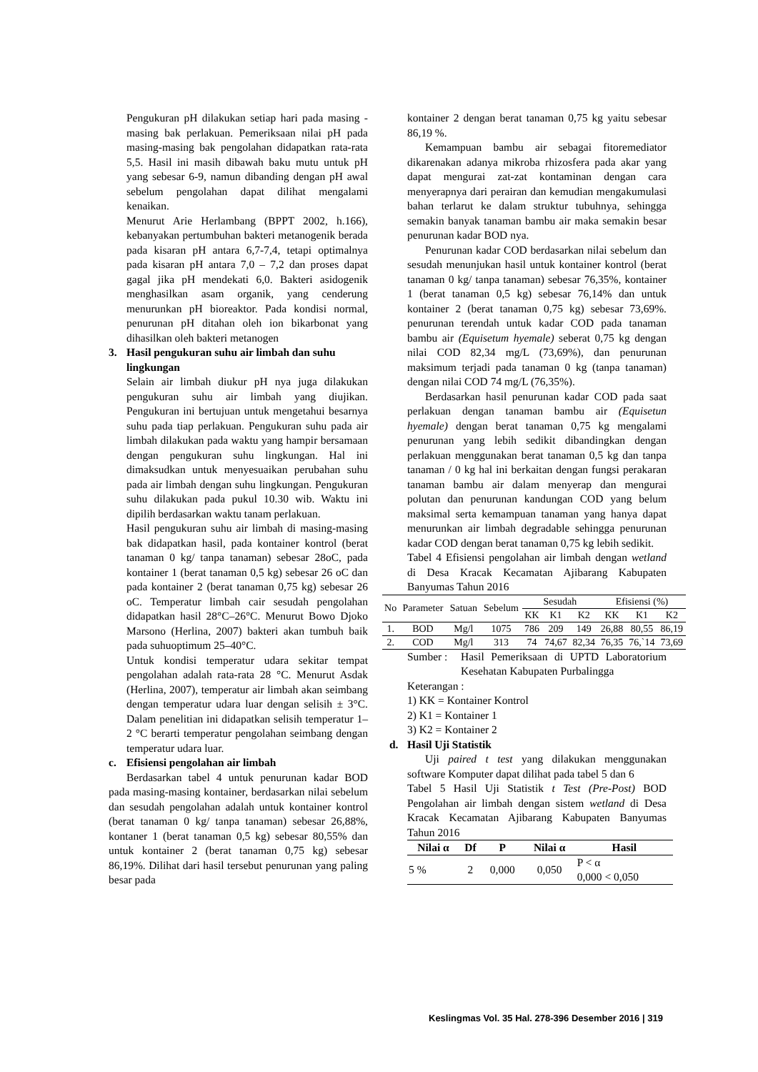Pengukuran pH dilakukan setiap hari pada masing - masing bak perlakuan. Pemeriksaan nilai pH pada masing-masing bak pengolahan didapatkan rata-rata 5,5. Hasil ini masih dibawah baku mutu untuk pH yang sebesar 6-9, namun dibanding dengan pH awal sebelum pengolahan dapat dilihat mengalami kenaikan.
Menurut Arie Herlambang (BPPT 2002, h.166), kebanyakan pertumbuhan bakteri metanogenik berada pada kisaran pH antara 6,7-7,4, tetapi optimalnya pada kisaran pH antara 7,0 – 7,2 dan proses dapat gagal jika pH mendekati 6,0. Bakteri asidogenik menghasilkan asam organik, yang cenderung menurunkan pH bioreaktor. Pada kondisi normal, penurunan pH ditahan oleh ion bikarbonat yang dihasilkan oleh bakteri metanogen
3. Hasil pengukuran suhu air limbah dan suhu lingkungan
Selain air limbah diukur pH nya juga dilakukan pengukuran suhu air limbah yang diujikan. Pengukuran ini bertujuan untuk mengetahui besarnya suhu pada tiap perlakuan. Pengukuran suhu pada air limbah dilakukan pada waktu yang hampir bersamaan dengan pengukuran suhu lingkungan. Hal ini dimaksudkan untuk menyesuaikan perubahan suhu pada air limbah dengan suhu lingkungan. Pengukuran suhu dilakukan pada pukul 10.30 wib. Waktu ini dipilih berdasarkan waktu tanam perlakuan.
Hasil pengukuran suhu air limbah di masing-masing bak didapatkan hasil, pada kontainer kontrol (berat tanaman 0 kg/ tanpa tanaman) sebesar 28oC, pada kontainer 1 (berat tanaman 0,5 kg) sebesar 26 oC dan pada kontainer 2 (berat tanaman 0,75 kg) sebesar 26 oC. Temperatur limbah cair sesudah pengolahan didapatkan hasil 28°C–26°C. Menurut Bowo Djoko Marsono (Herlina, 2007) bakteri akan tumbuh baik pada suhuoptimum 25–40°C.
Untuk kondisi temperatur udara sekitar tempat pengolahan adalah rata-rata 28 °C. Menurut Asdak (Herlina, 2007), temperatur air limbah akan seimbang dengan temperatur udara luar dengan selisih ± 3°C. Dalam penelitian ini didapatkan selisih temperatur 1–2 °C berarti temperatur pengolahan seimbang dengan temperatur udara luar.
c. Efisiensi pengolahan air limbah
Berdasarkan tabel 4 untuk penurunan kadar BOD pada masing-masing kontainer, berdasarkan nilai sebelum dan sesudah pengolahan adalah untuk kontainer kontrol (berat tanaman 0 kg/ tanpa tanaman) sebesar 26,88%, kontaner 1 (berat tanaman 0,5 kg) sebesar 80,55% dan untuk kontainer 2 (berat tanaman 0,75 kg) sebesar 86,19%. Dilihat dari hasil tersebut penurunan yang paling besar pada
kontainer 2 dengan berat tanaman 0,75 kg yaitu sebesar 86,19 %.
Kemampuan bambu air sebagai fitoremediator dikarenakan adanya mikroba rhizosfera pada akar yang dapat mengurai zat-zat kontaminan dengan cara menyerapnya dari perairan dan kemudian mengakumulasi bahan terlarut ke dalam struktur tubuhnya, sehingga semakin banyak tanaman bambu air maka semakin besar penurunan kadar BOD nya.
Penurunan kadar COD berdasarkan nilai sebelum dan sesudah menunjukan hasil untuk kontainer kontrol (berat tanaman 0 kg/ tanpa tanaman) sebesar 76,35%, kontainer 1 (berat tanaman 0,5 kg) sebesar 76,14% dan untuk kontainer 2 (berat tanaman 0,75 kg) sebesar 73,69%. penurunan terendah untuk kadar COD pada tanaman bambu air (Equisetum hyemale) seberat 0,75 kg dengan nilai COD 82,34 mg/L (73,69%), dan penurunan maksimum terjadi pada tanaman 0 kg (tanpa tanaman) dengan nilai COD 74 mg/L (76,35%).
Berdasarkan hasil penurunan kadar COD pada saat perlakuan dengan tanaman bambu air (Equisetun hyemale) dengan berat tanaman 0,75 kg mengalami penurunan yang lebih sedikit dibandingkan dengan perlakuan menggunakan berat tanaman 0,5 kg dan tanpa tanaman / 0 kg hal ini berkaitan dengan fungsi perakaran tanaman bambu air dalam menyerap dan mengurai polutan dan penurunan kandungan COD yang belum maksimal serta kemampuan tanaman yang hanya dapat menurunkan air limbah degradable sehingga penurunan kadar COD dengan berat tanaman 0,75 kg lebih sedikit.
Tabel 4 Efisiensi pengolahan air limbah dengan wetland di Desa Kracak Kecamatan Ajibarang Kabupaten Banyumas Tahun 2016
| No | Parameter | Satuan | Sebelum | Sesudah | | | Efisiensi (%) | | |
| --- | --- | --- | --- | --- | --- | --- | --- | --- | --- |
| | | | | KK | K1 | K2 | KK | K1 | K2 |
| 1. | BOD | Mg/l | 1075 | 786 | 209 | 149 | 26,88 | 80,55 | 86,19 |
| 2. | COD | Mg/l | 313 | 74 | 74,67 | 82,34 | 76,35 | 76,`14 | 73,69 |
Sumber : Hasil Pemeriksaan di UPTD Laboratorium Kesehatan Kabupaten Purbalingga
Keterangan :
1) KK = Kontainer Kontrol
2) K1 = Kontainer 1
3) K2 = Kontainer 2
d. Hasil Uji Statistik
Uji paired t test yang dilakukan menggunakan software Komputer dapat dilihat pada tabel 5 dan 6
Tabel 5 Hasil Uji Statistik t Test (Pre-Post) BOD Pengolahan air limbah dengan sistem wetland di Desa Kracak Kecamatan Ajibarang Kabupaten Banyumas Tahun 2016
| Nilai α | Df | P | Nilai α | Hasil |
| --- | --- | --- | --- | --- |
| 5 % | 2 | 0,000 | 0,050 | P < α 0,000 < 0,050 |
Keslingmas Vol. 35 Hal. 278-396 Desember 2016 | 319